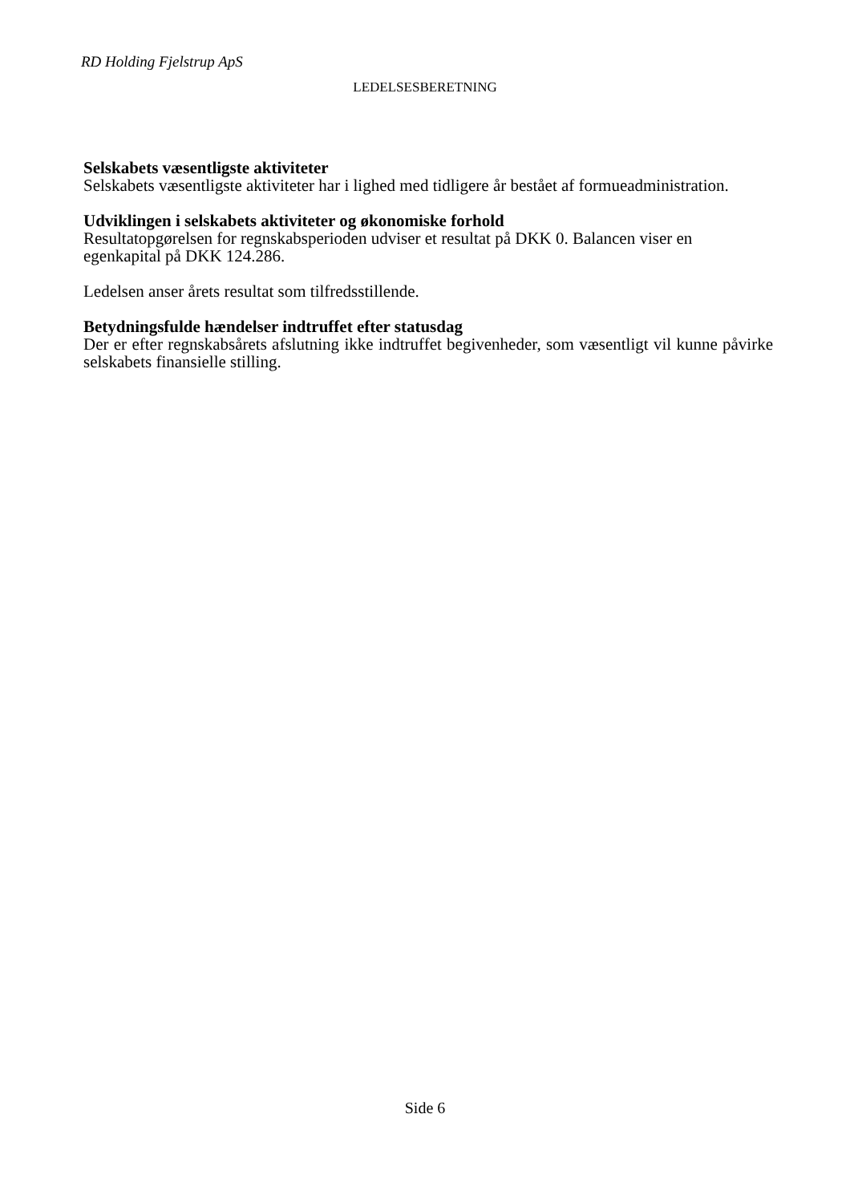RD Holding Fjelstrup ApS
LEDELSESBERETNING
Selskabets væsentligste aktiviteter
Selskabets væsentligste aktiviteter har i lighed med tidligere år bestået af formueadministration.
Udviklingen i selskabets aktiviteter og økonomiske forhold
Resultatopgørelsen for regnskabsperioden udviser et resultat på DKK 0. Balancen viser en
egenkapital på DKK 124.286.
Ledelsen anser årets resultat som tilfredsstillende.
Betydningsfulde hændelser indtruffet efter statusdag
Der er efter regnskabsårets afslutning ikke indtruffet begivenheder, som væsentligt vil kunne påvirke selskabets finansielle stilling.
Side 6